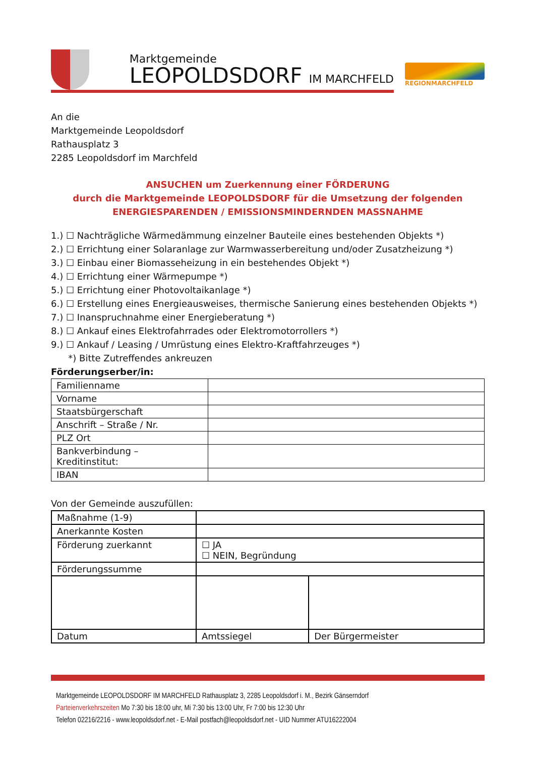Marktgemeinde
LEOPOLDSDORF IM MARCHFELD
REGIONMARCHFELD
An die
Marktgemeinde Leopoldsdorf
Rathausplatz 3
2285 Leopoldsdorf im Marchfeld
ANSUCHEN um Zuerkennung einer FÖRDERUNG
durch die Marktgemeinde LEOPOLDSDORF für die Umsetzung der folgenden
ENERGIESPARENDEN / EMISSIONSMINDERNDEN MASSNAHME
1.) ☐ Nachträgliche Wärmedämmung einzelner Bauteile eines bestehenden Objekts *)
2.) ☐ Errichtung einer Solaranlage zur Warmwasserbereitung und/oder Zusatzheizung *)
3.) ☐ Einbau einer Biomasseheizung in ein bestehendes Objekt *)
4.) ☐ Errichtung einer Wärmepumpe *)
5.) ☐ Errichtung einer Photovoltaikanlage *)
6.) ☐ Erstellung eines Energieausweises, thermische Sanierung eines bestehenden Objekts *)
7.) ☐ Inanspruchnahme einer Energieberatung *)
8.) ☐ Ankauf eines Elektrofahrrades oder Elektromotorrollers *)
9.) ☐ Ankauf / Leasing / Umrüstung eines Elektro-Kraftfahrzeuges *)
*) Bitte Zutreffendes ankreuzen
Förderungserber/in:
| Familienname | |
| Vorname | |
| Staatsbürgerschaft | |
| Anschrift – Straße / Nr. | |
| PLZ Ort | |
| Bankverbindung – Kreditinstitut: | |
| IBAN | |
Von der Gemeinde auszufüllen:
| Maßnahme (1-9) | | |
| Anerkannte Kosten | | |
| Förderung zuerkannt | ☐ JA ☐ NEIN, Begründung | |
| Förderungssumme | | |
| Datum | Amtssiegel | Der Bürgermeister |
Marktgemeinde LEOPOLDSDORF IM MARCHFELD Rathausplatz 3, 2285 Leopoldsdorf i. M., Bezirk Gänserndorf
Parteienverkehrszeiten Mo 7:30 bis 18:00 uhr, Mi 7:30 bis 13:00 Uhr, Fr 7:00 bis 12:30 Uhr
Telefon 02216/2216 - www.leopoldsdorf.net - E-Mail postfach@leopoldsdorf.net - UID Nummer ATU16222004